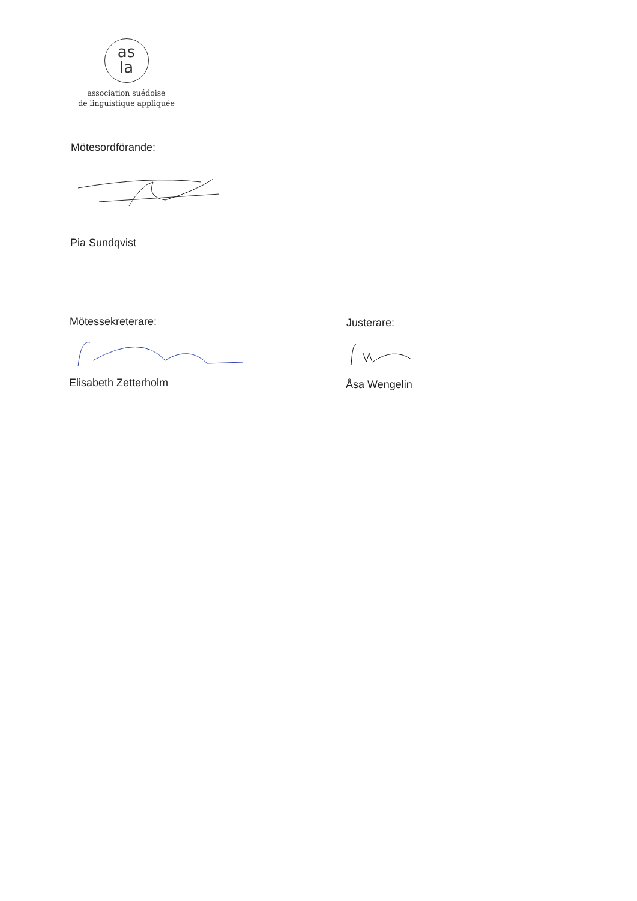as
la
association suédoise
de linguistique appliquée
Mötesordförande:
Pia Sundqvist
Mötessekreterare: Justerare:
Elisabeth Zetterholm Åsa Wengelin